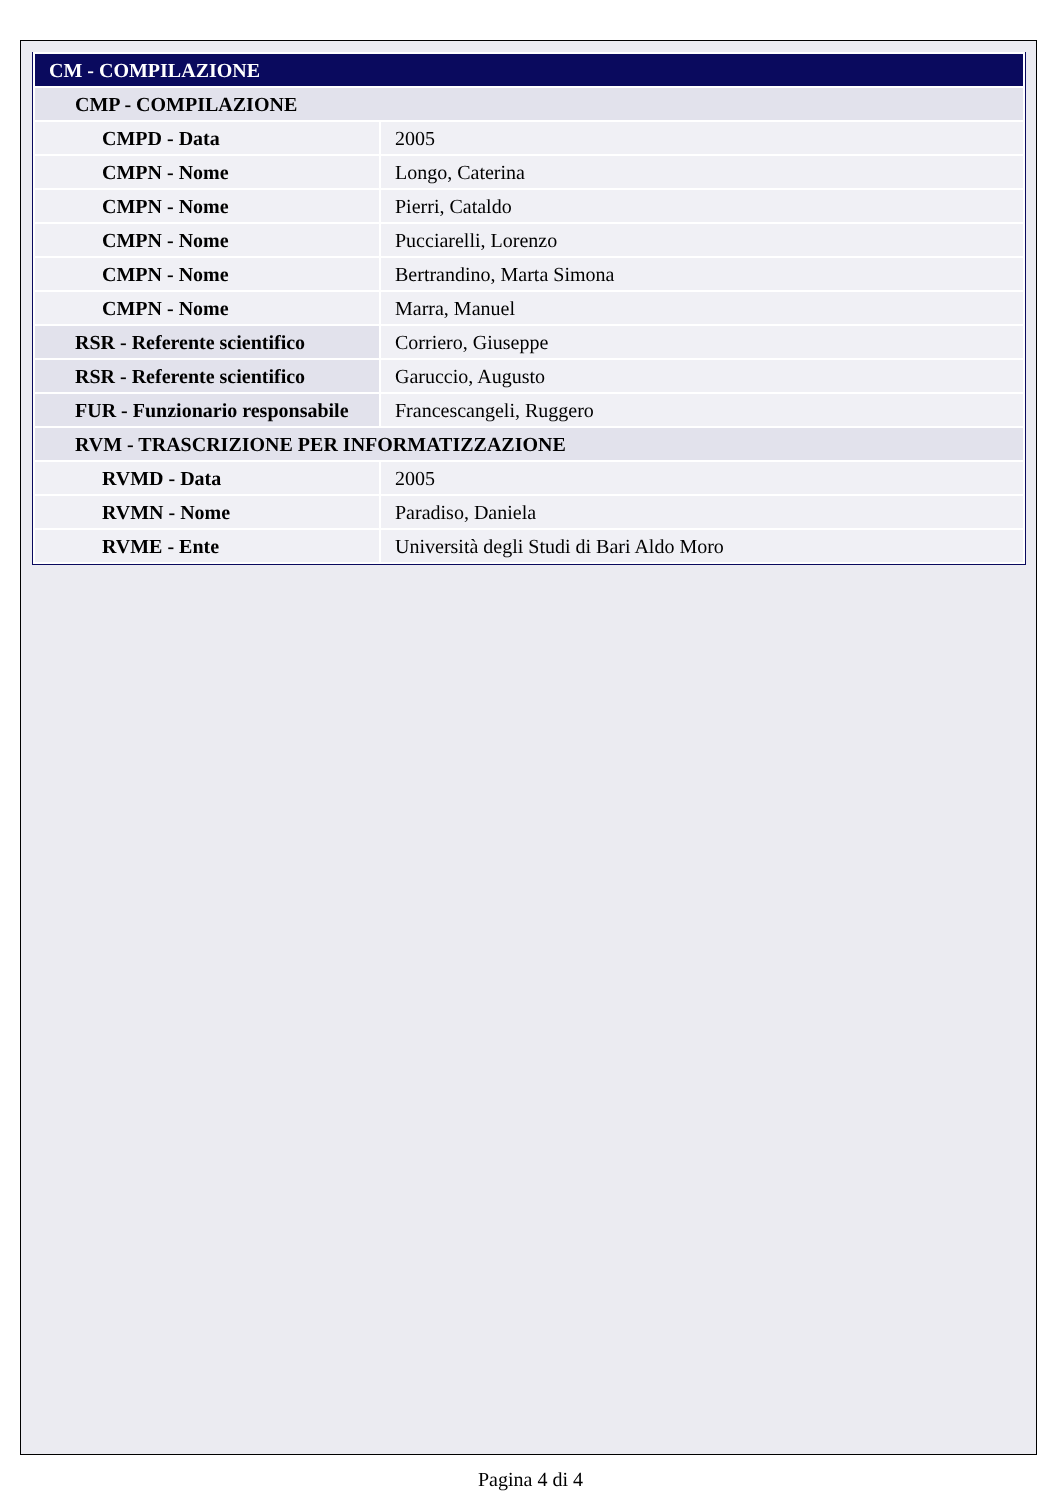| CM - COMPILAZIONE | |
| CMP - COMPILAZIONE | |
| CMPD - Data | 2005 |
| CMPN - Nome | Longo, Caterina |
| CMPN - Nome | Pierri, Cataldo |
| CMPN - Nome | Pucciarelli, Lorenzo |
| CMPN - Nome | Bertrandino, Marta Simona |
| CMPN - Nome | Marra, Manuel |
| RSR - Referente scientifico | Corriero, Giuseppe |
| RSR - Referente scientifico | Garuccio, Augusto |
| FUR - Funzionario responsabile | Francescangeli, Ruggero |
| RVM - TRASCRIZIONE PER INFORMATIZZAZIONE | |
| RVMD - Data | 2005 |
| RVMN - Nome | Paradiso, Daniela |
| RVME - Ente | Università degli Studi di Bari Aldo Moro |
Pagina 4 di 4